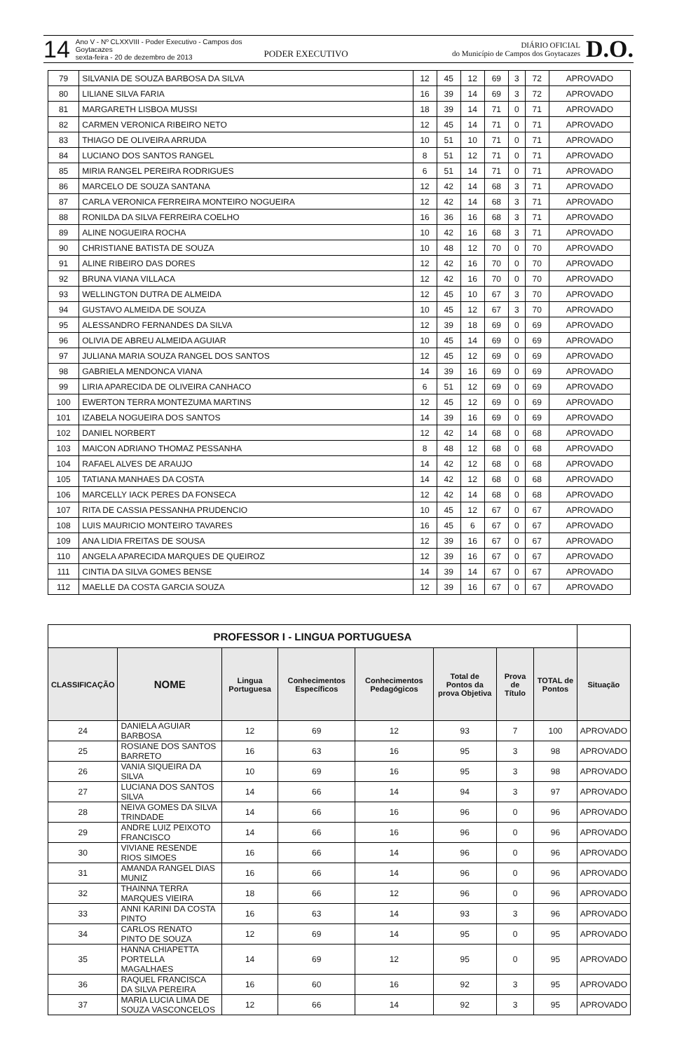14
Ano V - Nº CLXXVIII - Poder Executivo - Campos dos Goytacazes
sexta-feira - 20 de dezembro de 2013
PODER EXECUTIVO
DIÁRIO OFICIAL
do Município de Campos dos Goytacazes
D.O.
| 79 | SILVANIA DE SOUZA BARBOSA DA SILVA | 12 | 45 | 12 | 69 | 3 | 72 | APROVADO |
| 80 | LILIANE SILVA FARIA | 16 | 39 | 14 | 69 | 3 | 72 | APROVADO |
| 81 | MARGARETH LISBOA MUSSI | 18 | 39 | 14 | 71 | 0 | 71 | APROVADO |
| 82 | CARMEN VERONICA RIBEIRO NETO | 12 | 45 | 14 | 71 | 0 | 71 | APROVADO |
| 83 | THIAGO DE OLIVEIRA ARRUDA | 10 | 51 | 10 | 71 | 0 | 71 | APROVADO |
| 84 | LUCIANO DOS SANTOS RANGEL | 8 | 51 | 12 | 71 | 0 | 71 | APROVADO |
| 85 | MIRIA RANGEL PEREIRA RODRIGUES | 6 | 51 | 14 | 71 | 0 | 71 | APROVADO |
| 86 | MARCELO DE SOUZA SANTANA | 12 | 42 | 14 | 68 | 3 | 71 | APROVADO |
| 87 | CARLA VERONICA FERREIRA MONTEIRO NOGUEIRA | 12 | 42 | 14 | 68 | 3 | 71 | APROVADO |
| 88 | RONILDA DA SILVA FERREIRA COELHO | 16 | 36 | 16 | 68 | 3 | 71 | APROVADO |
| 89 | ALINE NOGUEIRA ROCHA | 10 | 42 | 16 | 68 | 3 | 71 | APROVADO |
| 90 | CHRISTIANE BATISTA DE SOUZA | 10 | 48 | 12 | 70 | 0 | 70 | APROVADO |
| 91 | ALINE RIBEIRO DAS DORES | 12 | 42 | 16 | 70 | 0 | 70 | APROVADO |
| 92 | BRUNA VIANA VILLACA | 12 | 42 | 16 | 70 | 0 | 70 | APROVADO |
| 93 | WELLINGTON DUTRA DE ALMEIDA | 12 | 45 | 10 | 67 | 3 | 70 | APROVADO |
| 94 | GUSTAVO ALMEIDA DE SOUZA | 10 | 45 | 12 | 67 | 3 | 70 | APROVADO |
| 95 | ALESSANDRO FERNANDES DA SILVA | 12 | 39 | 18 | 69 | 0 | 69 | APROVADO |
| 96 | OLIVIA DE ABREU ALMEIDA AGUIAR | 10 | 45 | 14 | 69 | 0 | 69 | APROVADO |
| 97 | JULIANA MARIA SOUZA RANGEL DOS SANTOS | 12 | 45 | 12 | 69 | 0 | 69 | APROVADO |
| 98 | GABRIELA MENDONCA VIANA | 14 | 39 | 16 | 69 | 0 | 69 | APROVADO |
| 99 | LIRIA APARECIDA DE OLIVEIRA CANHACO | 6 | 51 | 12 | 69 | 0 | 69 | APROVADO |
| 100 | EWERTON TERRA MONTEZUMA MARTINS | 12 | 45 | 12 | 69 | 0 | 69 | APROVADO |
| 101 | IZABELA NOGUEIRA DOS SANTOS | 14 | 39 | 16 | 69 | 0 | 69 | APROVADO |
| 102 | DANIEL NORBERT | 12 | 42 | 14 | 68 | 0 | 68 | APROVADO |
| 103 | MAICON ADRIANO THOMAZ PESSANHA | 8 | 48 | 12 | 68 | 0 | 68 | APROVADO |
| 104 | RAFAEL ALVES DE ARAUJO | 14 | 42 | 12 | 68 | 0 | 68 | APROVADO |
| 105 | TATIANA MANHAES DA COSTA | 14 | 42 | 12 | 68 | 0 | 68 | APROVADO |
| 106 | MARCELLY IACK PERES DA FONSECA | 12 | 42 | 14 | 68 | 0 | 68 | APROVADO |
| 107 | RITA DE CASSIA PESSANHA PRUDENCIO | 10 | 45 | 12 | 67 | 0 | 67 | APROVADO |
| 108 | LUIS MAURICIO MONTEIRO TAVARES | 16 | 45 | 6 | 67 | 0 | 67 | APROVADO |
| 109 | ANA LIDIA FREITAS DE SOUSA | 12 | 39 | 16 | 67 | 0 | 67 | APROVADO |
| 110 | ANGELA APARECIDA MARQUES DE QUEIROZ | 12 | 39 | 16 | 67 | 0 | 67 | APROVADO |
| 111 | CINTIA DA SILVA GOMES BENSE | 14 | 39 | 14 | 67 | 0 | 67 | APROVADO |
| 112 | MAELLE DA COSTA GARCIA SOUZA | 12 | 39 | 16 | 67 | 0 | 67 | APROVADO |
| PROFESSOR I - LINGUA PORTUGUESA | | | | | | | | |
| --- | --- | --- | --- | --- | --- | --- | --- | --- |
| CLASSIFICAÇÃO | NOME | Lingua Portuguesa | Conhecimentos Específicos | Conhecimentos Pedagógicos | Total de Pontos da prova Objetiva | Prova de Título | TOTAL de Pontos | Situação |
| 24 | DANIELA AGUIAR BARBOSA | 12 | 69 | 12 | 93 | 7 | 100 | APROVADO |
| 25 | ROSIANE DOS SANTOS BARRETO | 16 | 63 | 16 | 95 | 3 | 98 | APROVADO |
| 26 | VANIA SIQUEIRA DA SILVA | 10 | 69 | 16 | 95 | 3 | 98 | APROVADO |
| 27 | LUCIANA DOS SANTOS SILVA | 14 | 66 | 14 | 94 | 3 | 97 | APROVADO |
| 28 | NEIVA GOMES DA SILVA TRINDADE | 14 | 66 | 16 | 96 | 0 | 96 | APROVADO |
| 29 | ANDRE LUIZ PEIXOTO FRANCISCO | 14 | 66 | 16 | 96 | 0 | 96 | APROVADO |
| 30 | VIVIANE RESENDE RIOS SIMOES | 16 | 66 | 14 | 96 | 0 | 96 | APROVADO |
| 31 | AMANDA RANGEL DIAS MUNIZ | 16 | 66 | 14 | 96 | 0 | 96 | APROVADO |
| 32 | THAINNA TERRA MARQUES VIEIRA | 18 | 66 | 12 | 96 | 0 | 96 | APROVADO |
| 33 | ANNI KARINI DA COSTA PINTO | 16 | 63 | 14 | 93 | 3 | 96 | APROVADO |
| 34 | CARLOS RENATO PINTO DE SOUZA | 12 | 69 | 14 | 95 | 0 | 95 | APROVADO |
| 35 | HANNA CHIAPETTA PORTELLA MAGALHAES | 14 | 69 | 12 | 95 | 0 | 95 | APROVADO |
| 36 | RAQUEL FRANCISCA DA SILVA PEREIRA | 16 | 60 | 16 | 92 | 3 | 95 | APROVADO |
| 37 | MARIA LUCIA LIMA DE SOUZA VASCONCELOS | 12 | 66 | 14 | 92 | 3 | 95 | APROVADO |